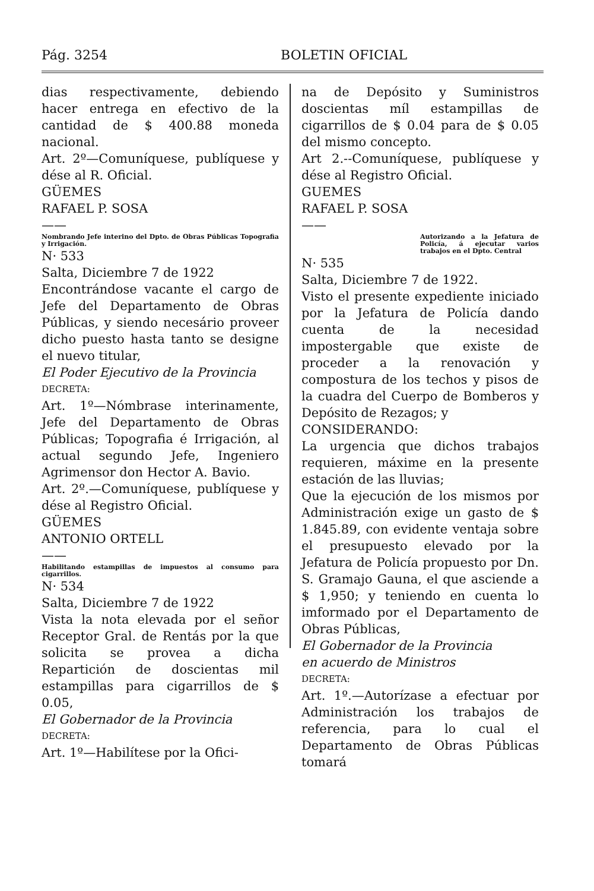Pág. 3254 BOLETIN OFICIAL
dias respectivamente, debiendo hacer entrega en efectivo de la cantidad de $ 400.88 moneda nacional.
Art. 2º—Comuníquese, publíquese y dése al R. Oficial.
GÜEMES
RAFAEL P. SOSA
——
Nombrando Jefe interino del Dpto. de Obras Públicas Topografia y Irrigación.
N· 533
Salta, Diciembre 7 de 1922
Encontrándose vacante el cargo de Jefe del Departamento de Obras Públicas, y siendo necesário proveer dicho puesto hasta tanto se designe el nuevo titular,
El Poder Ejecutivo de la Provincia
DECRETA:
Art. 1º—Nómbrase interinamente, Jefe del Departamento de Obras Públicas; Topografia é Irrigación, al actual segundo Jefe, Ingeniero Agrimensor don Hector A. Bavio.
Art. 2º.—Comuníquese, publíquese y dése al Registro Oficial.
GÜEMES
ANTONIO ORTELL
——
Habilitando estampillas de impuestos al consumo para cigarrillos.
N· 534
Salta, Diciembre 7 de 1922
Vista la nota elevada por el señor Receptor Gral. de Rentás por la que solicita se provea a dicha Repartición de doscientas mil estampillas para cigarrillos de $ 0.05,
El Gobernador de la Provincia
DECRETA:
Art. 1º—Habilítese por la Ofici-
na de Depósito y Suministros doscientas míl estampillas de cigarrillos de $ 0.04 para de $ 0.05 del mismo concepto.
Art 2.--Comuníquese, publíquese y dése al Registro Oficial.
GUEMES
RAFAEL P. SOSA
——
Autorizando a la Jefatura de Policía, á ejecutar varios trabajos en el Dpto. Central
N· 535
Salta, Diciembre 7 de 1922.
Visto el presente expediente iniciado por la Jefatura de Policía dando cuenta de la necesidad impostergable que existe de proceder a la renovación y compostura de los techos y pisos de la cuadra del Cuerpo de Bomberos y Depósito de Rezagos; y
CONSIDERANDO:
La urgencia que dichos trabajos requieren, máxime en la presente estación de las lluvias;
Que la ejecución de los mismos por Administración exige un gasto de $ 1.845.89, con evidente ventaja sobre el presupuesto elevado por la Jefatura de Policía propuesto por Dn. S. Gramajo Gauna, el que asciende a $ 1,950; y teniendo en cuenta lo imformado por el Departamento de Obras Públicas,
El Gobernador de la Provincia
en acuerdo de Ministros
DECRETA:
Art. 1º.—Autorízase a efectuar por Administración los trabajos de referencia, para lo cual el Departamento de Obras Públicas tomará